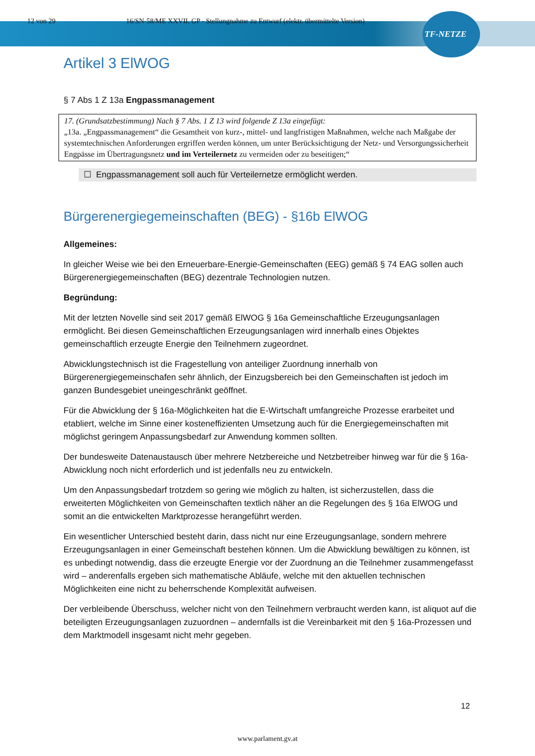12 von 29 16/SN-58/ME XXVII. GP - Stellungnahme zu Entwurf (elektr. übermittelte Version)
TF-NETZE
Artikel 3 ElWOG
§ 7 Abs 1 Z 13a Engpassmanagement
17. (Grundsatzbestimmung) Nach § 7 Abs. 1 Z 13 wird folgende Z 13a eingefügt:
„13a. „Engpassmanagement“ die Gesamtheit von kurz-, mittel- und langfristigen Maßnahmen, welche nach Maßgabe der systemtechnischen Anforderungen ergriffen werden können, um unter Berücksichtigung der Netz- und Versorgungssicherheit Engpässe im Übertragungsnetz und im Verteilernetz zu vermeiden oder zu beseitigen;“
☐ Engpassmanagement soll auch für Verteilernetze ermöglicht werden.
Bürgerenergiegemeinschaften (BEG) - §16b ElWOG
Allgemeines:
In gleicher Weise wie bei den Erneuerbare-Energie-Gemeinschaften (EEG) gemäß § 74 EAG sollen auch Bürgerenergiegemeinschaften (BEG) dezentrale Technologien nutzen.
Begründung:
Mit der letzten Novelle sind seit 2017 gemäß ElWOG § 16a Gemeinschaftliche Erzeugungsanlagen ermöglicht. Bei diesen Gemeinschaftlichen Erzeugungsanlagen wird innerhalb eines Objektes gemeinschaftlich erzeugte Energie den Teilnehmern zugeordnet.
Abwicklungstechnisch ist die Fragestellung von anteiliger Zuordnung innerhalb von Bürgerenergiegemeinschafen sehr ähnlich, der Einzugsbereich bei den Gemeinschaften ist jedoch im ganzen Bundesgebiet uneingeschränkt geöffnet.
Für die Abwicklung der § 16a-Möglichkeiten hat die E-Wirtschaft umfangreiche Prozesse erarbeitet und etabliert, welche im Sinne einer kosteneffizienten Umsetzung auch für die Energiegemeinschaften mit möglichst geringem Anpassungsbedarf zur Anwendung kommen sollten.
Der bundesweite Datenaustausch über mehrere Netzbereiche und Netzbetreiber hinweg war für die § 16a-Abwicklung noch nicht erforderlich und ist jedenfalls neu zu entwickeln.
Um den Anpassungsbedarf trotzdem so gering wie möglich zu halten, ist sicherzustellen, dass die erweiterten Möglichkeiten von Gemeinschaften textlich näher an die Regelungen des § 16a ElWOG und somit an die entwickelten Marktprozesse herangeführt werden.
Ein wesentlicher Unterschied besteht darin, dass nicht nur eine Erzeugungsanlage, sondern mehrere Erzeugungsanlagen in einer Gemeinschaft bestehen können. Um die Abwicklung bewältigen zu können, ist es unbedingt notwendig, dass die erzeugte Energie vor der Zuordnung an die Teilnehmer zusammengefasst wird – anderenfalls ergeben sich mathematische Abläufe, welche mit den aktuellen technischen Möglichkeiten eine nicht zu beherrschende Komplexität aufweisen.
Der verbleibende Überschuss, welcher nicht von den Teilnehmern verbraucht werden kann, ist aliquot auf die beteiligten Erzeugungsanlagen zuzuordnen – andernfalls ist die Vereinbarkeit mit den § 16a-Prozessen und dem Marktmodell insgesamt nicht mehr gegeben.
12
www.parlament.gv.at